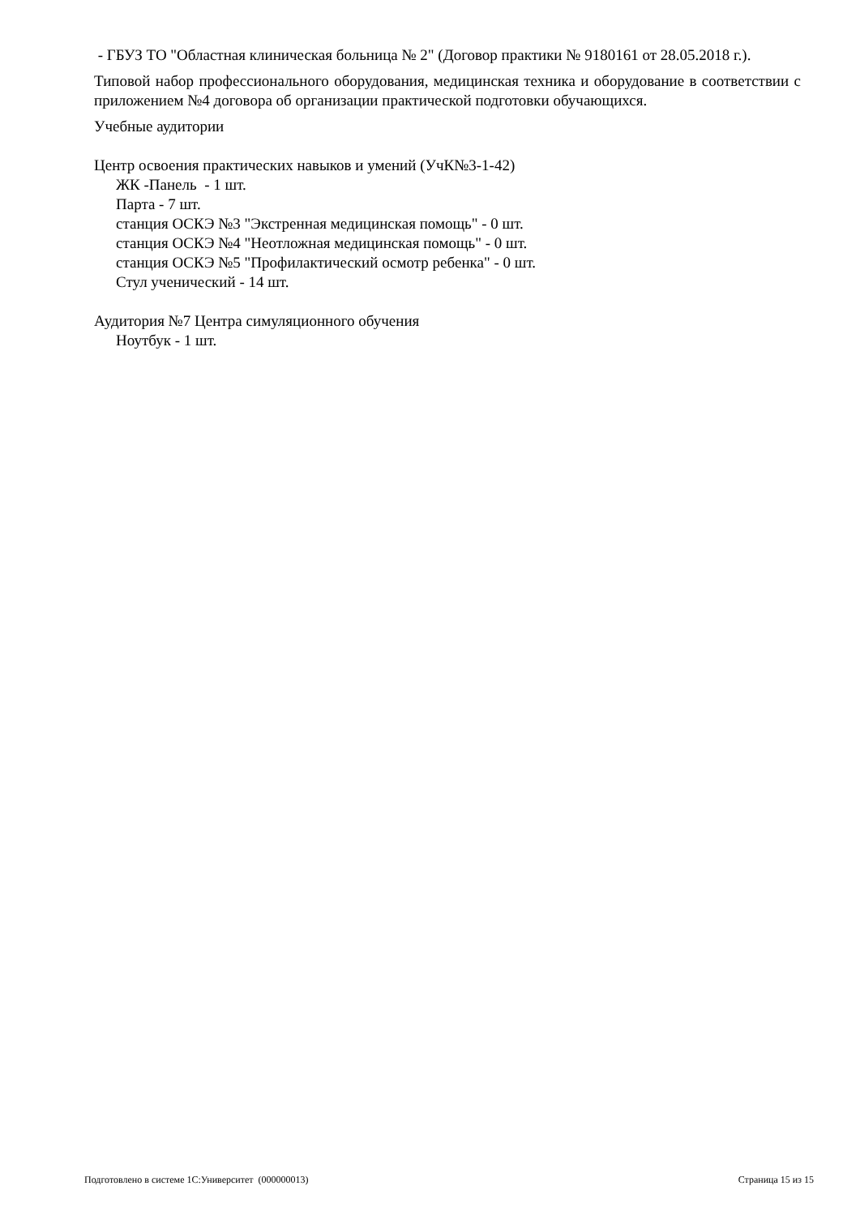- ГБУЗ ТО "Областная клиническая больница № 2" (Договор практики № 9180161 от 28.05.2018 г.).
Типовой набор профессионального оборудования, медицинская техника и оборудование в соответствии с приложением №4 договора об организации практической подготовки обучающихся.
Учебные аудитории
Центр освоения практических навыков и умений (УчК№3-1-42)
ЖК -Панель - 1 шт.
Парта - 7 шт.
станция ОСКЭ №3 "Экстренная медицинская помощь" - 0 шт.
станция ОСКЭ №4 "Неотложная медицинская помощь" - 0 шт.
станция ОСКЭ №5 "Профилактический осмотр ребенка" - 0 шт.
Стул ученический - 14 шт.
Аудитория №7 Центра симуляционного обучения
Ноутбук - 1 шт.
Подготовлено в системе 1С:Университет (000000013) Страница 15 из 15